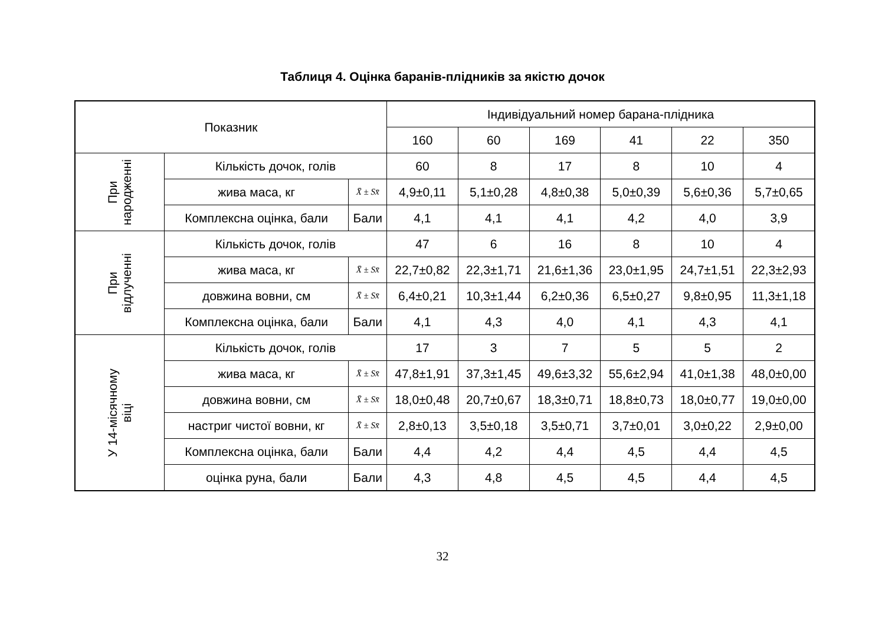Таблиця 4. Оцінка баранів-плідників за якістю дочок
| Показник | | | Індивідуальний номер барана-плідника | | | | | |
| --- | --- | --- | --- | --- | --- | --- | --- | --- |
| | | | 160 | 60 | 169 | 41 | 22 | 350 |
| При народженні | Кількість дочок, голів | | 60 | 8 | 17 | 8 | 10 | 4 |
| | жива маса, кг | X̄ ± Sx̄ | 4,9±0,11 | 5,1±0,28 | 4,8±0,38 | 5,0±0,39 | 5,6±0,36 | 5,7±0,65 |
| | Комплексна оцінка, бали | Бали | 4,1 | 4,1 | 4,1 | 4,2 | 4,0 | 3,9 |
| При відлученні | Кількість дочок, голів | | 47 | 6 | 16 | 8 | 10 | 4 |
| | жива маса, кг | X̄ ± Sx̄ | 22,7±0,82 | 22,3±1,71 | 21,6±1,36 | 23,0±1,95 | 24,7±1,51 | 22,3±2,93 |
| | довжина вовни, см | X̄ ± Sx̄ | 6,4±0,21 | 10,3±1,44 | 6,2±0,36 | 6,5±0,27 | 9,8±0,95 | 11,3±1,18 |
| | Комплексна оцінка, бали | Бали | 4,1 | 4,3 | 4,0 | 4,1 | 4,3 | 4,1 |
| У 14-місячному віці | Кількість дочок, голів | | 17 | 3 | 7 | 5 | 5 | 2 |
| | жива маса, кг | X̄ ± Sx̄ | 47,8±1,91 | 37,3±1,45 | 49,6±3,32 | 55,6±2,94 | 41,0±1,38 | 48,0±0,00 |
| | довжина вовни, см | X̄ ± Sx̄ | 18,0±0,48 | 20,7±0,67 | 18,3±0,71 | 18,8±0,73 | 18,0±0,77 | 19,0±0,00 |
| | настриг чистої вовни, кг | X̄ ± Sx̄ | 2,8±0,13 | 3,5±0,18 | 3,5±0,71 | 3,7±0,01 | 3,0±0,22 | 2,9±0,00 |
| | Комплексна оцінка, бали | Бали | 4,4 | 4,2 | 4,4 | 4,5 | 4,4 | 4,5 |
| | оцінка руна, бали | Бали | 4,3 | 4,8 | 4,5 | 4,5 | 4,4 | 4,5 |
32